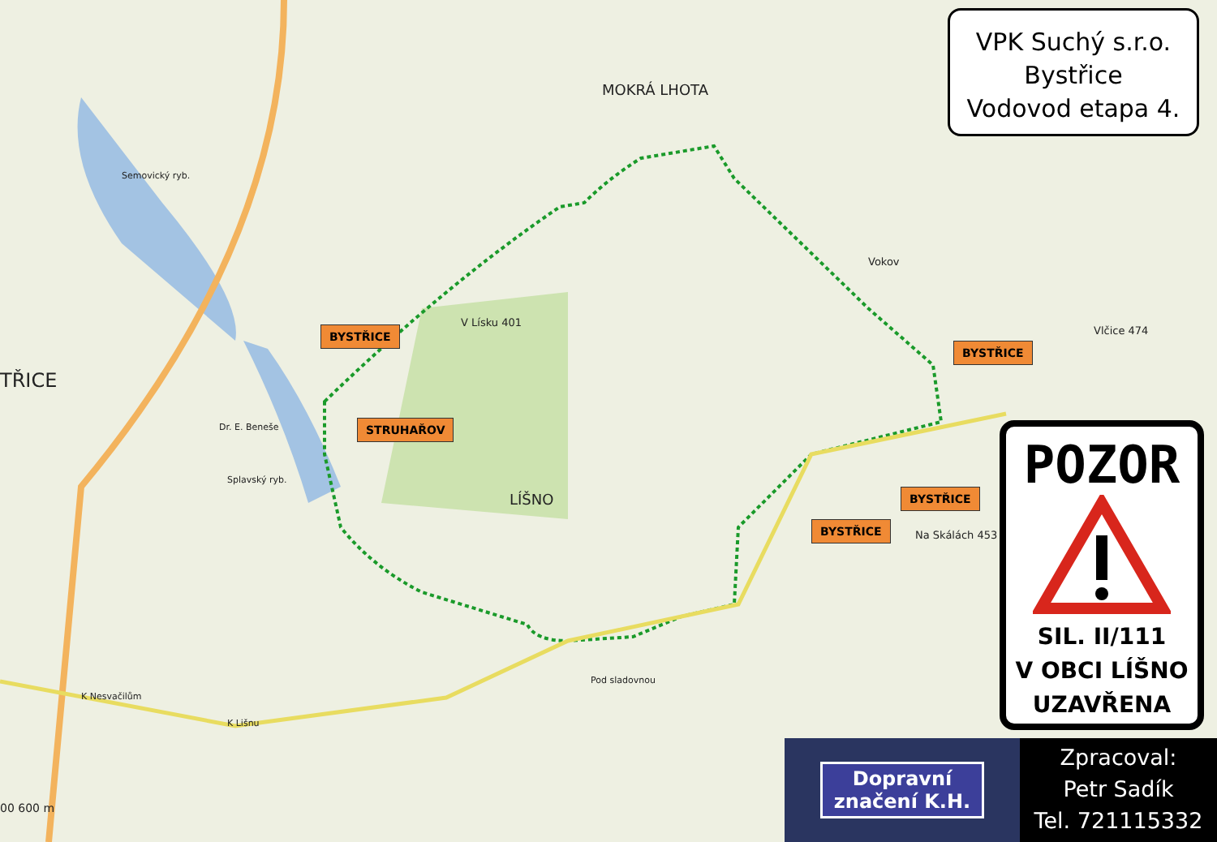MOKRÁ LHOTA
LÍŠNO
TŘICE
Vokov
V Lísku 401
Vlčice 474
Na Skálách 453
Dr. E. Beneše
K Nesvačilům
K Lišnu
Pod sladovnou
Splavský ryb.
Semovický ryb.
00 600 m
BYSTŘICE
STRUHAŘOV
BYSTŘICE
BYSTŘICE
BYSTŘICE
VPK Suchý s.r.o.
Bystřice
Vodovod etapa 4.
POZOR
SIL. II/111
V OBCI LÍŠNO
UZAVŘENA
Dopravní
značení K.H.
Zpracoval:
Petr Sadík
Tel. 721115332